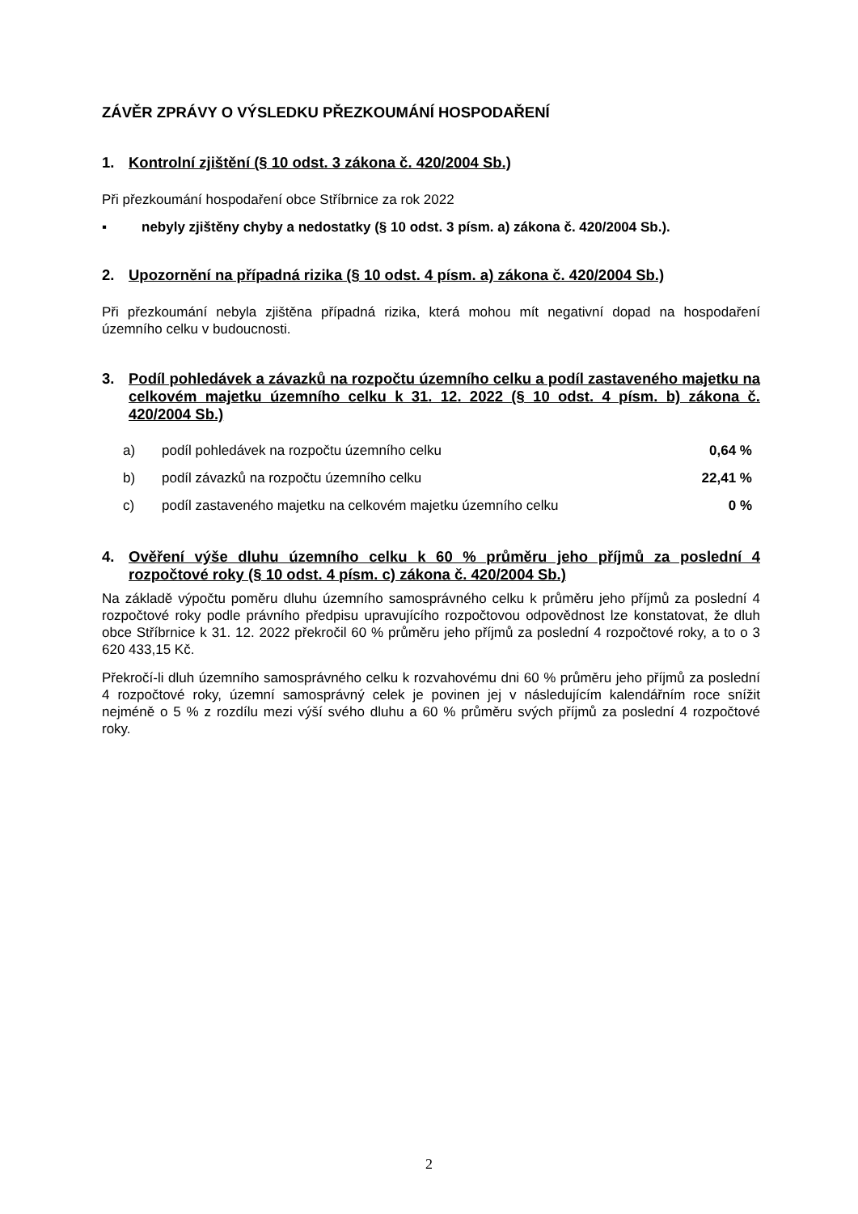ZÁVĚR ZPRÁVY O VÝSLEDKU PŘEZKOUMÁNÍ HOSPODAŘENÍ
1. Kontrolní zjištění (§ 10 odst. 3 zákona č. 420/2004 Sb.)
Při přezkoumání hospodaření obce Stříbrnice za rok 2022
▪ nebyly zjištěny chyby a nedostatky (§ 10 odst. 3 písm. a) zákona č. 420/2004 Sb.).
2. Upozornění na případná rizika (§ 10 odst. 4 písm. a) zákona č. 420/2004 Sb.)
Při přezkoumání nebyla zjištěna případná rizika, která mohou mít negativní dopad na hospodaření územního celku v budoucnosti.
3. Podíl pohledávek a závazků na rozpočtu územního celku a podíl zastaveného majetku na celkovém majetku územního celku k 31. 12. 2022 (§ 10 odst. 4 písm. b) zákona č. 420/2004 Sb.)
| a) | podíl pohledávek na rozpočtu územního celku | 0,64 % |
| b) | podíl závazků na rozpočtu územního celku | 22,41 % |
| c) | podíl zastaveného majetku na celkovém majetku územního celku | 0 % |
4. Ověření výše dluhu územního celku k 60 % průměru jeho příjmů za poslední 4 rozpočtové roky (§ 10 odst. 4 písm. c) zákona č. 420/2004 Sb.)
Na základě výpočtu poměru dluhu územního samosprávného celku k průměru jeho příjmů za poslední 4 rozpočtové roky podle právního předpisu upravujícího rozpočtovou odpovědnost lze konstatovat, že dluh obce Stříbrnice k 31. 12. 2022 překročil 60 % průměru jeho příjmů za poslední 4 rozpočtové roky, a to o 3 620 433,15 Kč.
Překročí-li dluh územního samosprávného celku k rozvahovému dni 60 % průměru jeho příjmů za poslední 4 rozpočtové roky, územní samosprávný celek je povinen jej v následujícím kalendářním roce snížit nejméně o 5 % z rozdílu mezi výší svého dluhu a 60 % průměru svých příjmů za poslední 4 rozpočtové roky.
2